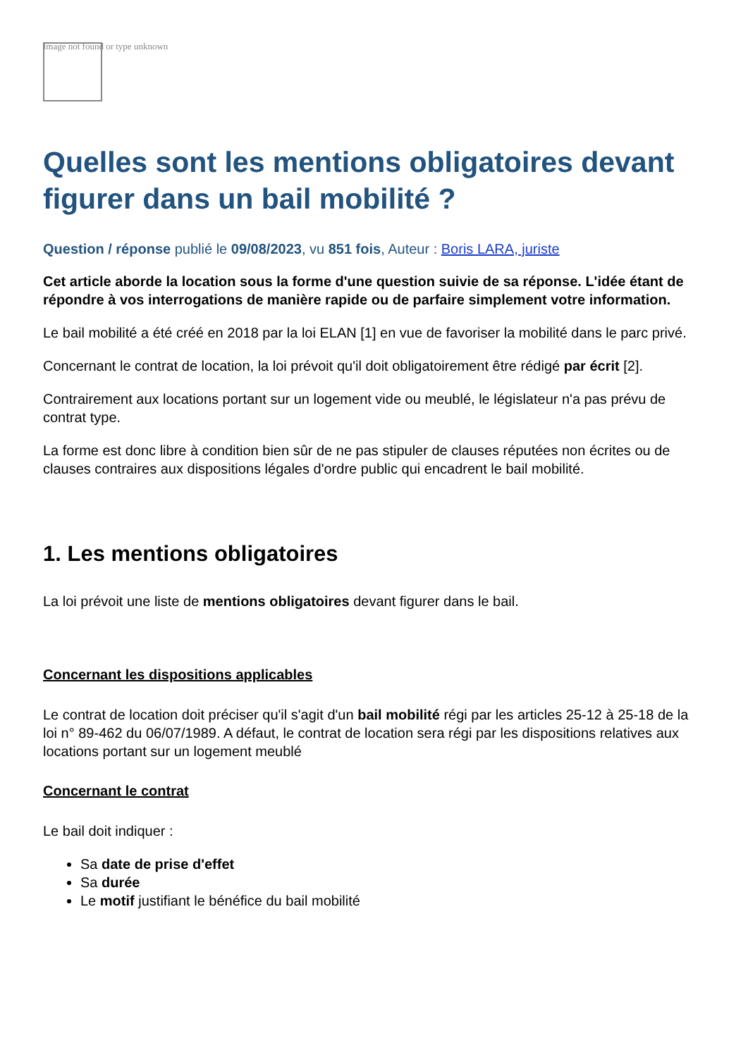Image not found or type unknown
Quelles sont les mentions obligatoires devant figurer dans un bail mobilité ?
Question / réponse publié le 09/08/2023, vu 851 fois, Auteur : Boris LARA, juriste
Cet article aborde la location sous la forme d'une question suivie de sa réponse. L'idée étant de répondre à vos interrogations de manière rapide ou de parfaire simplement votre information.
Le bail mobilité a été créé en 2018 par la loi ELAN [1] en vue de favoriser la mobilité dans le parc privé.
Concernant le contrat de location, la loi prévoit qu'il doit obligatoirement être rédigé par écrit [2].
Contrairement aux locations portant sur un logement vide ou meublé, le législateur n'a pas prévu de contrat type.
La forme est donc libre à condition bien sûr de ne pas stipuler de clauses réputées non écrites ou de clauses contraires aux dispositions légales d'ordre public qui encadrent le bail mobilité.
1. Les mentions obligatoires
La loi prévoit une liste de mentions obligatoires devant figurer dans le bail.
Concernant les dispositions applicables
Le contrat de location doit préciser qu'il s'agit d'un bail mobilité régi par les articles 25-12 à 25-18 de la loi n° 89-462 du 06/07/1989. A défaut, le contrat de location sera régi par les dispositions relatives aux locations portant sur un logement meublé
Concernant le contrat
Le bail doit indiquer :
Sa date de prise d'effet
Sa durée
Le motif justifiant le bénéfice du bail mobilité